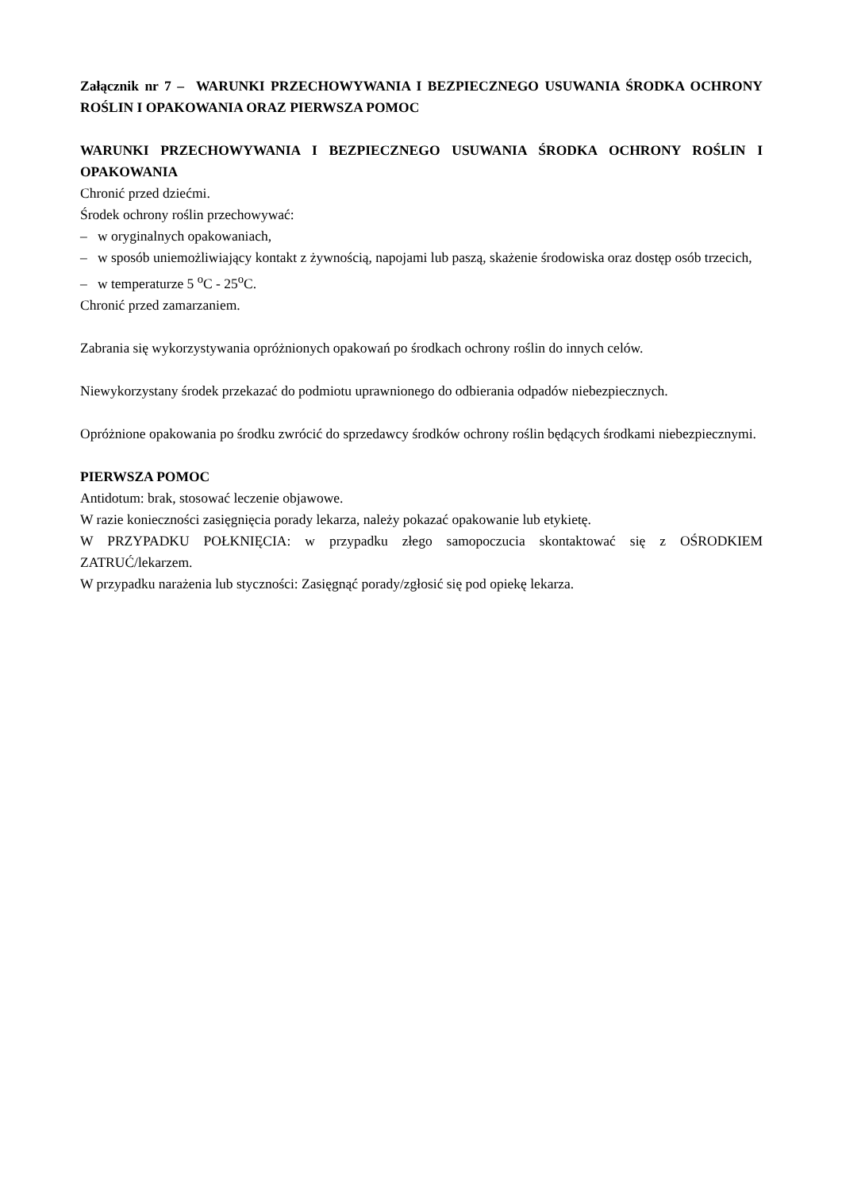Załącznik nr 7 – WARUNKI PRZECHOWYWANIA I BEZPIECZNEGO USUWANIA ŚRODKA OCHRONY ROŚLIN I OPAKOWANIA ORAZ PIERWSZA POMOC
WARUNKI PRZECHOWYWANIA I BEZPIECZNEGO USUWANIA ŚRODKA OCHRONY ROŚLIN I OPAKOWANIA
Chronić przed dziećmi.
Środek ochrony roślin przechowywać:
– w oryginalnych opakowaniach,
– w sposób uniemożliwiający kontakt z żywnością, napojami lub paszą, skażenie środowiska oraz dostęp osób trzecich,
– w temperaturze 5 <sup>o</sup>C - 25<sup>o</sup>C.
Chronić przed zamarzaniem.
Zabrania się wykorzystywania opróżnionych opakowań po środkach ochrony roślin do innych celów.
Niewykorzystany środek przekazać do podmiotu uprawnionego do odbierania odpadów niebezpiecznych.
Opróżnione opakowania po środku zwrócić do sprzedawcy środków ochrony roślin będących środkami niebezpiecznymi.
PIERWSZA POMOC
Antidotum: brak, stosować leczenie objawowe.
W razie konieczności zasięgnięcia porady lekarza, należy pokazać opakowanie lub etykietę.
W PRZYPADKU POŁKNIĘCIA: w przypadku złego samopoczucia skontaktować się z OŚRODKIEM ZATRUĆ/lekarzem.
W przypadku narażenia lub styczności: Zasięgnąć porady/zgłosić się pod opiekę lekarza.